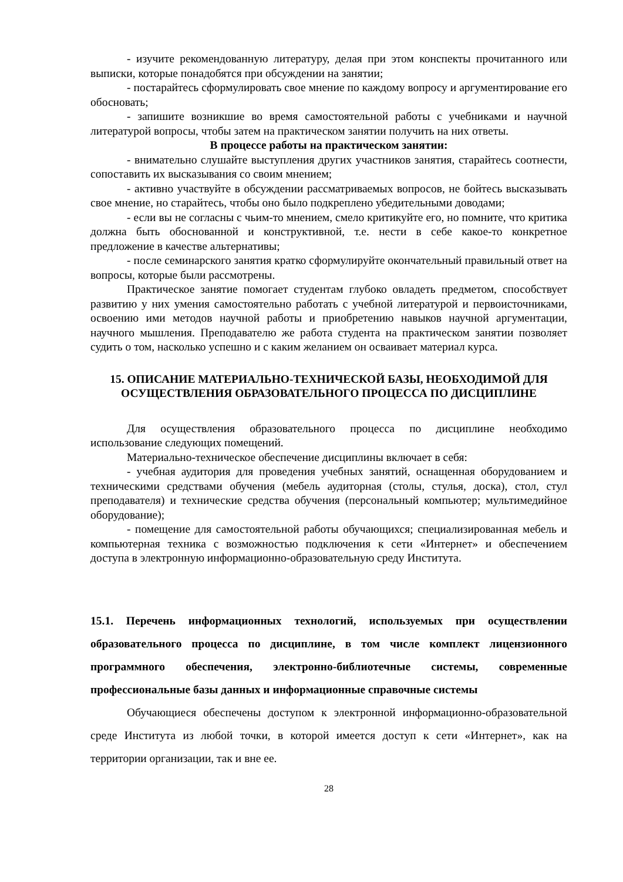- изучите рекомендованную литературу, делая при этом конспекты прочитанного или выписки, которые понадобятся при обсуждении на занятии;
- постарайтесь сформулировать свое мнение по каждому вопросу и аргументирование его обосновать;
- запишите возникшие во время самостоятельной работы с учебниками и научной литературой вопросы, чтобы затем на практическом занятии получить на них ответы.
В процессе работы на практическом занятии:
- внимательно слушайте выступления других участников занятия, старайтесь соотнести, сопоставить их высказывания со своим мнением;
- активно участвуйте в обсуждении рассматриваемых вопросов, не бойтесь высказывать свое мнение, но старайтесь, чтобы оно было подкреплено убедительными доводами;
- если вы не согласны с чьим-то мнением, смело критикуйте его, но помните, что критика должна быть обоснованной и конструктивной, т.е. нести в себе какое-то конкретное предложение в качестве альтернативы;
- после семинарского занятия кратко сформулируйте окончательный правильный ответ на вопросы, которые были рассмотрены.
Практическое занятие помогает студентам глубоко овладеть предметом, способствует развитию у них умения самостоятельно работать с учебной литературой и первоисточниками, освоению ими методов научной работы и приобретению навыков научной аргументации, научного мышления. Преподавателю же работа студента на практическом занятии позволяет судить о том, насколько успешно и с каким желанием он осваивает материал курса.
15. ОПИСАНИЕ МАТЕРИАЛЬНО-ТЕХНИЧЕСКОЙ БАЗЫ, НЕОБХОДИМОЙ ДЛЯ ОСУЩЕСТВЛЕНИЯ ОБРАЗОВАТЕЛЬНОГО ПРОЦЕССА ПО ДИСЦИПЛИНЕ
Для осуществления образовательного процесса по дисциплине необходимо использование следующих помещений.
Материально-техническое обеспечение дисциплины включает в себя:
- учебная аудитория для проведения учебных занятий, оснащенная оборудованием и техническими средствами обучения (мебель аудиторная (столы, стулья, доска), стол, стул преподавателя) и технические средства обучения (персональный компьютер; мультимедийное оборудование);
- помещение для самостоятельной работы обучающихся; специализированная мебель и компьютерная техника с возможностью подключения к сети «Интернет» и обеспечением доступа в электронную информационно-образовательную среду Института.
15.1. Перечень информационных технологий, используемых при осуществлении образовательного процесса по дисциплине, в том числе комплект лицензионного программного обеспечения, электронно-библиотечные системы, современные профессиональные базы данных и информационные справочные системы
Обучающиеся обеспечены доступом к электронной информационно-образовательной среде Института из любой точки, в которой имеется доступ к сети «Интернет», как на территории организации, так и вне ее.
28